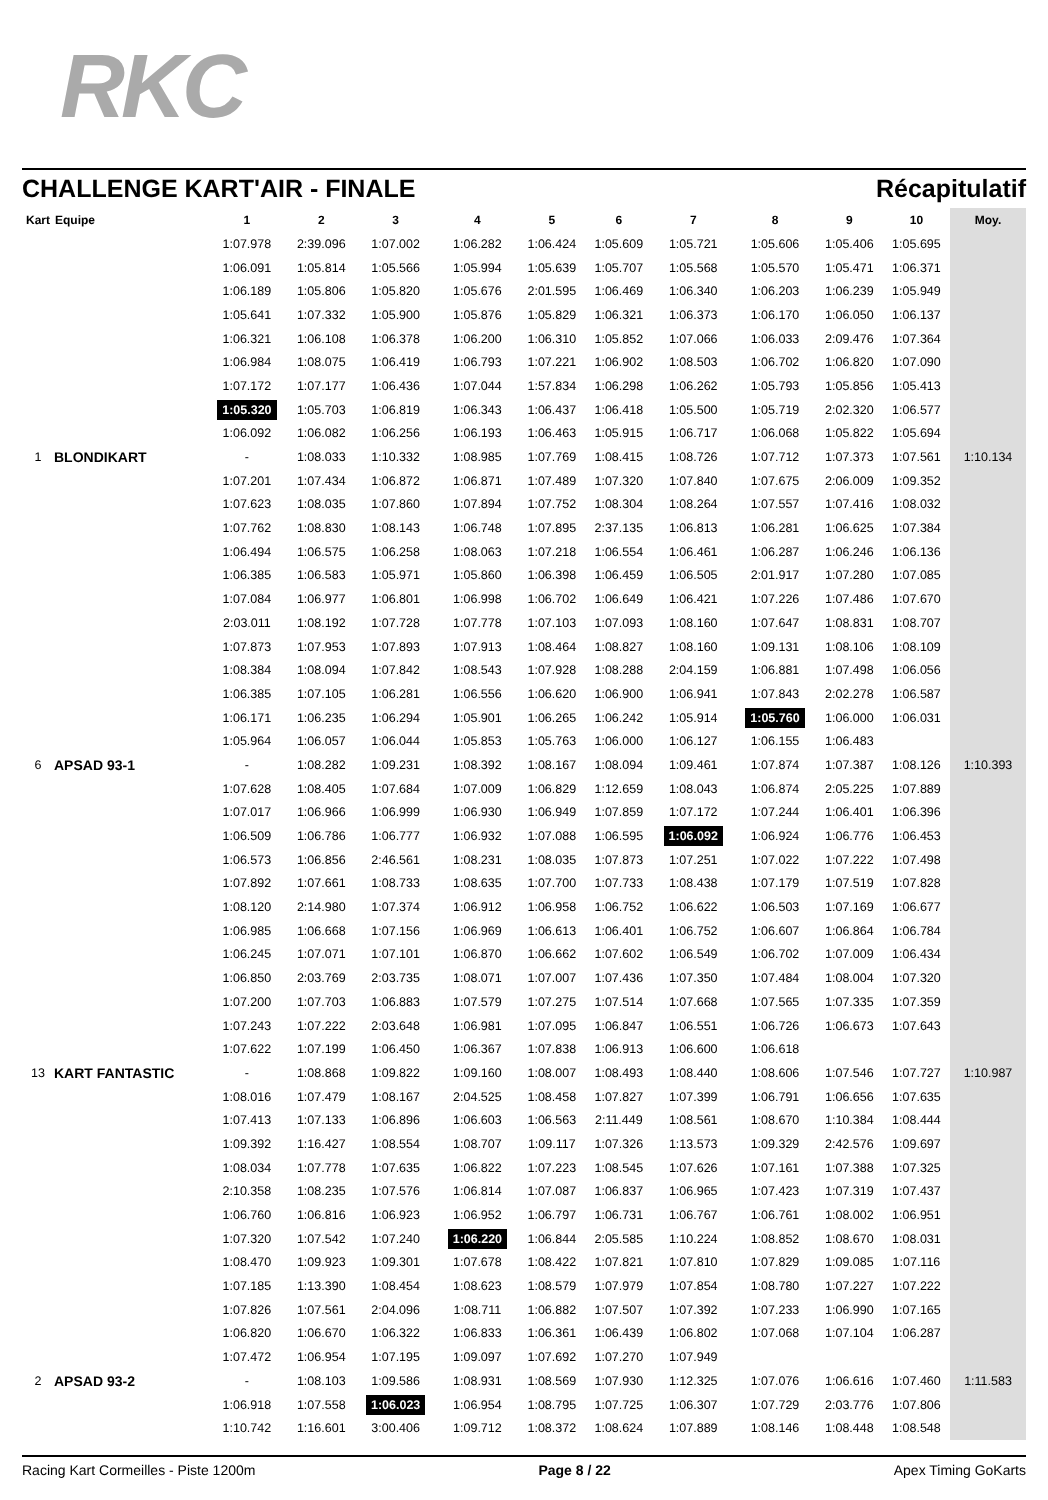RKC
CHALLENGE KART'AIR - FINALE Récapitulatif
| Kart | Equipe | 1 | 2 | 3 | 4 | 5 | 6 | 7 | 8 | 9 | 10 | Moy. |
| --- | --- | --- | --- | --- | --- | --- | --- | --- | --- | --- | --- | --- |
| | | 1:07.978 | 2:39.096 | 1:07.002 | 1:06.282 | 1:06.424 | 1:05.609 | 1:05.721 | 1:05.606 | 1:05.406 | 1:05.695 | |
| | | 1:06.091 | 1:05.814 | 1:05.566 | 1:05.994 | 1:05.639 | 1:05.707 | 1:05.568 | 1:05.570 | 1:05.471 | 1:06.371 | |
| | | 1:06.189 | 1:05.806 | 1:05.820 | 1:05.676 | 2:01.595 | 1:06.469 | 1:06.340 | 1:06.203 | 1:06.239 | 1:05.949 | |
| | | 1:05.641 | 1:07.332 | 1:05.900 | 1:05.876 | 1:05.829 | 1:06.321 | 1:06.373 | 1:06.170 | 1:06.050 | 1:06.137 | |
| | | 1:06.321 | 1:06.108 | 1:06.378 | 1:06.200 | 1:06.310 | 1:05.852 | 1:07.066 | 1:06.033 | 2:09.476 | 1:07.364 | |
| | | 1:06.984 | 1:08.075 | 1:06.419 | 1:06.793 | 1:07.221 | 1:06.902 | 1:08.503 | 1:06.702 | 1:06.820 | 1:07.090 | |
| | | 1:07.172 | 1:07.177 | 1:06.436 | 1:07.044 | 1:57.834 | 1:06.298 | 1:06.262 | 1:05.793 | 1:05.856 | 1:05.413 | |
| | | 1:05.320 | 1:05.703 | 1:06.819 | 1:06.343 | 1:06.437 | 1:06.418 | 1:05.500 | 1:05.719 | 2:02.320 | 1:06.577 | |
| | | 1:06.092 | 1:06.082 | 1:06.256 | 1:06.193 | 1:06.463 | 1:05.915 | 1:06.717 | 1:06.068 | 1:05.822 | 1:05.694 | |
| 1 | BLONDIKART | - | 1:08.033 | 1:10.332 | 1:08.985 | 1:07.769 | 1:08.415 | 1:08.726 | 1:07.712 | 1:07.373 | 1:07.561 | 1:10.134 |
| | | 1:07.201 | 1:07.434 | 1:06.872 | 1:06.871 | 1:07.489 | 1:07.320 | 1:07.840 | 1:07.675 | 2:06.009 | 1:09.352 | |
| | | 1:07.623 | 1:08.035 | 1:07.860 | 1:07.894 | 1:07.752 | 1:08.304 | 1:08.264 | 1:07.557 | 1:07.416 | 1:08.032 | |
| | | 1:07.762 | 1:08.830 | 1:08.143 | 1:06.748 | 1:07.895 | 2:37.135 | 1:06.813 | 1:06.281 | 1:06.625 | 1:07.384 | |
| | | 1:06.494 | 1:06.575 | 1:06.258 | 1:08.063 | 1:07.218 | 1:06.554 | 1:06.461 | 1:06.287 | 1:06.246 | 1:06.136 | |
| | | 1:06.385 | 1:06.583 | 1:05.971 | 1:05.860 | 1:06.398 | 1:06.459 | 1:06.505 | 2:01.917 | 1:07.280 | 1:07.085 | |
| | | 1:07.084 | 1:06.977 | 1:06.801 | 1:06.998 | 1:06.702 | 1:06.649 | 1:06.421 | 1:07.226 | 1:07.486 | 1:07.670 | |
| | | 2:03.011 | 1:08.192 | 1:07.728 | 1:07.778 | 1:07.103 | 1:07.093 | 1:08.160 | 1:07.647 | 1:08.831 | 1:08.707 | |
| | | 1:07.873 | 1:07.953 | 1:07.893 | 1:07.913 | 1:08.464 | 1:08.827 | 1:08.160 | 1:09.131 | 1:08.106 | 1:08.109 | |
| | | 1:08.384 | 1:08.094 | 1:07.842 | 1:08.543 | 1:07.928 | 1:08.288 | 2:04.159 | 1:06.881 | 1:07.498 | 1:06.056 | |
| | | 1:06.385 | 1:07.105 | 1:06.281 | 1:06.556 | 1:06.620 | 1:06.900 | 1:06.941 | 1:07.843 | 2:02.278 | 1:06.587 | |
| | | 1:06.171 | 1:06.235 | 1:06.294 | 1:05.901 | 1:06.265 | 1:06.242 | 1:05.914 | 1:05.760 | 1:06.000 | 1:06.031 | |
| | | 1:05.964 | 1:06.057 | 1:06.044 | 1:05.853 | 1:05.763 | 1:06.000 | 1:06.127 | 1:06.155 | 1:06.483 | | |
| 6 | APSAD 93-1 | - | 1:08.282 | 1:09.231 | 1:08.392 | 1:08.167 | 1:08.094 | 1:09.461 | 1:07.874 | 1:07.387 | 1:08.126 | 1:10.393 |
| | | 1:07.628 | 1:08.405 | 1:07.684 | 1:07.009 | 1:06.829 | 1:12.659 | 1:08.043 | 1:06.874 | 2:05.225 | 1:07.889 | |
| | | 1:07.017 | 1:06.966 | 1:06.999 | 1:06.930 | 1:06.949 | 1:07.859 | 1:07.172 | 1:07.244 | 1:06.401 | 1:06.396 | |
| | | 1:06.509 | 1:06.786 | 1:06.777 | 1:06.932 | 1:07.088 | 1:06.595 | 1:06.092 | 1:06.924 | 1:06.776 | 1:06.453 | |
| | | 1:06.573 | 1:06.856 | 2:46.561 | 1:08.231 | 1:08.035 | 1:07.873 | 1:07.251 | 1:07.022 | 1:07.222 | 1:07.498 | |
| | | 1:07.892 | 1:07.661 | 1:08.733 | 1:08.635 | 1:07.700 | 1:07.733 | 1:08.438 | 1:07.179 | 1:07.519 | 1:07.828 | |
| | | 1:08.120 | 2:14.980 | 1:07.374 | 1:06.912 | 1:06.958 | 1:06.752 | 1:06.622 | 1:06.503 | 1:07.169 | 1:06.677 | |
| | | 1:06.985 | 1:06.668 | 1:07.156 | 1:06.969 | 1:06.613 | 1:06.401 | 1:06.752 | 1:06.607 | 1:06.864 | 1:06.784 | |
| | | 1:06.245 | 1:07.071 | 1:07.101 | 1:06.870 | 1:06.662 | 1:07.602 | 1:06.549 | 1:06.702 | 1:07.009 | 1:06.434 | |
| | | 1:06.850 | 2:03.769 | 2:03.735 | 1:08.071 | 1:07.007 | 1:07.436 | 1:07.350 | 1:07.484 | 1:08.004 | 1:07.320 | |
| | | 1:07.200 | 1:07.703 | 1:06.883 | 1:07.579 | 1:07.275 | 1:07.514 | 1:07.668 | 1:07.565 | 1:07.335 | 1:07.359 | |
| | | 1:07.243 | 1:07.222 | 2:03.648 | 1:06.981 | 1:07.095 | 1:06.847 | 1:06.551 | 1:06.726 | 1:06.673 | 1:07.643 | |
| | | 1:07.622 | 1:07.199 | 1:06.450 | 1:06.367 | 1:07.838 | 1:06.913 | 1:06.600 | 1:06.618 | | | |
| 13 | KART FANTASTIC | - | 1:08.868 | 1:09.822 | 1:09.160 | 1:08.007 | 1:08.493 | 1:08.440 | 1:08.606 | 1:07.546 | 1:07.727 | 1:10.987 |
| | | 1:08.016 | 1:07.479 | 1:08.167 | 2:04.525 | 1:08.458 | 1:07.827 | 1:07.399 | 1:06.791 | 1:06.656 | 1:07.635 | |
| | | 1:07.413 | 1:07.133 | 1:06.896 | 1:06.603 | 1:06.563 | 2:11.449 | 1:08.561 | 1:08.670 | 1:10.384 | 1:08.444 | |
| | | 1:09.392 | 1:16.427 | 1:08.554 | 1:08.707 | 1:09.117 | 1:07.326 | 1:13.573 | 1:09.329 | 2:42.576 | 1:09.697 | |
| | | 1:08.034 | 1:07.778 | 1:07.635 | 1:06.822 | 1:07.223 | 1:08.545 | 1:07.626 | 1:07.161 | 1:07.388 | 1:07.325 | |
| | | 2:10.358 | 1:08.235 | 1:07.576 | 1:06.814 | 1:07.087 | 1:06.837 | 1:06.965 | 1:07.423 | 1:07.319 | 1:07.437 | |
| | | 1:06.760 | 1:06.816 | 1:06.923 | 1:06.952 | 1:06.797 | 1:06.731 | 1:06.767 | 1:06.761 | 1:08.002 | 1:06.951 | |
| | | 1:07.320 | 1:07.542 | 1:07.240 | 1:06.220 | 1:06.844 | 2:05.585 | 1:10.224 | 1:08.852 | 1:08.670 | 1:08.031 | |
| | | 1:08.470 | 1:09.923 | 1:09.301 | 1:07.678 | 1:08.422 | 1:07.821 | 1:07.810 | 1:07.829 | 1:09.085 | 1:07.116 | |
| | | 1:07.185 | 1:13.390 | 1:08.454 | 1:08.623 | 1:08.579 | 1:07.979 | 1:07.854 | 1:08.780 | 1:07.227 | 1:07.222 | |
| | | 1:07.826 | 1:07.561 | 2:04.096 | 1:08.711 | 1:06.882 | 1:07.507 | 1:07.392 | 1:07.233 | 1:06.990 | 1:07.165 | |
| | | 1:06.820 | 1:06.670 | 1:06.322 | 1:06.833 | 1:06.361 | 1:06.439 | 1:06.802 | 1:07.068 | 1:07.104 | 1:06.287 | |
| | | 1:07.472 | 1:06.954 | 1:07.195 | 1:09.097 | 1:07.692 | 1:07.270 | 1:07.949 | | | | |
| 2 | APSAD 93-2 | - | 1:08.103 | 1:09.586 | 1:08.931 | 1:08.569 | 1:07.930 | 1:12.325 | 1:07.076 | 1:06.616 | 1:07.460 | 1:11.583 |
| | | 1:06.918 | 1:07.558 | 1:06.023 | 1:06.954 | 1:08.795 | 1:07.725 | 1:06.307 | 1:07.729 | 2:03.776 | 1:07.806 | |
| | | 1:10.742 | 1:16.601 | 3:00.406 | 1:09.712 | 1:08.372 | 1:08.624 | 1:07.889 | 1:08.146 | 1:08.448 | 1:08.548 | |
Racing Kart Cormeilles - Piste 1200m Page 8 / 22 Apex Timing GoKarts